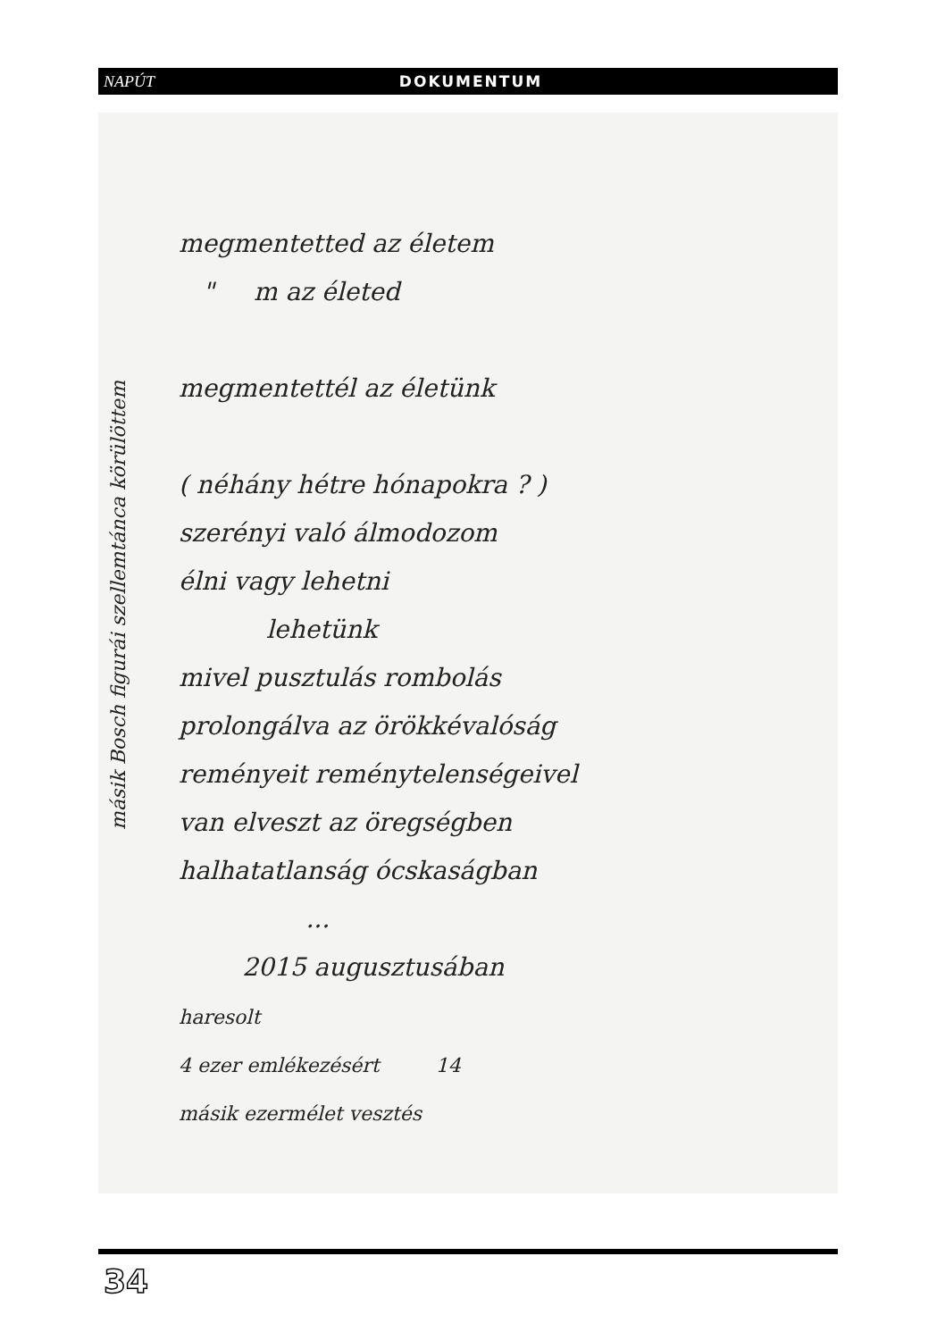NAPÚT DOKUMENTUM
megmentetted az életem
" m az életed
megmentettél az életünk
( néhány hétre hónapokra ? )
szerényi való álmodozom
élni vagy lehetni
lehetünk
mivel pusztulás rombolás
prolongálva az örökkévalóság
reményeit reménytelenségeivel
van elveszt az öregségben
halhatatlanság ócskaságban
...
2015 augusztusában
haresolt
4 ezer emlékezésért 14
másik ezermélet vesztés
másik Bosch figurái szellemtánca körülöttem
34